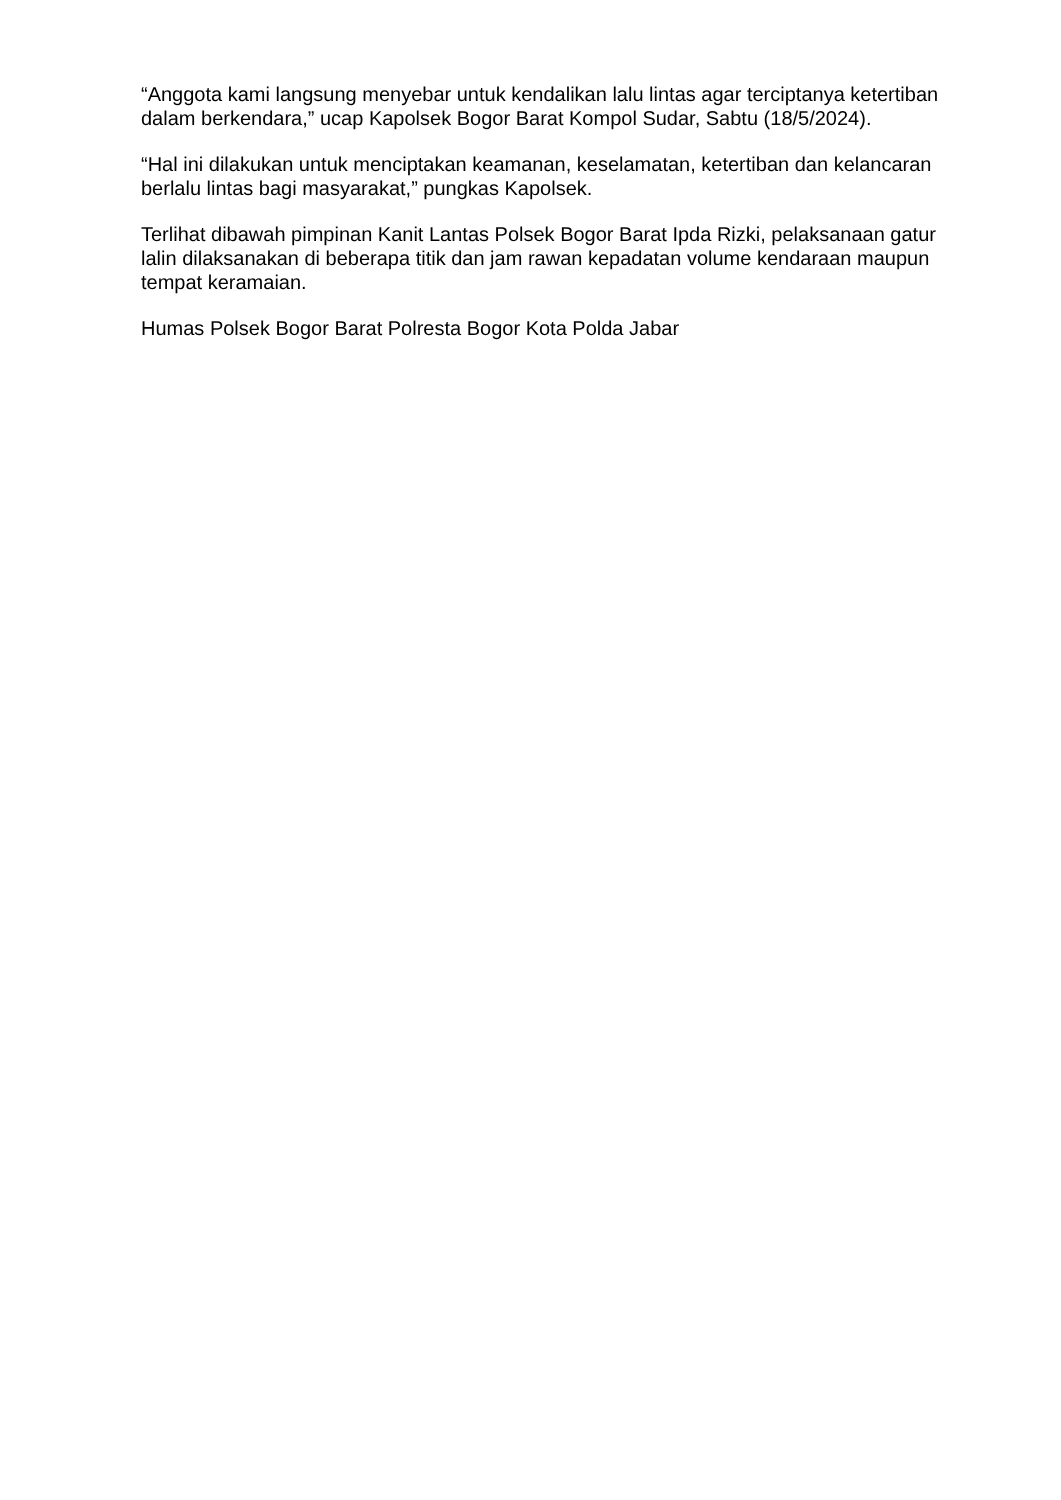“Anggota kami langsung menyebar untuk kendalikan lalu lintas agar terciptanya ketertiban dalam berkendara,” ucap Kapolsek Bogor Barat Kompol Sudar, Sabtu (18/5/2024).
“Hal ini dilakukan untuk menciptakan keamanan, keselamatan, ketertiban dan kelancaran berlalu lintas bagi masyarakat,” pungkas Kapolsek.
Terlihat dibawah pimpinan Kanit Lantas Polsek Bogor Barat Ipda Rizki, pelaksanaan gatur lalin dilaksanakan di beberapa titik dan jam rawan kepadatan volume kendaraan maupun tempat keramaian.
Humas Polsek Bogor Barat Polresta Bogor Kota Polda Jabar